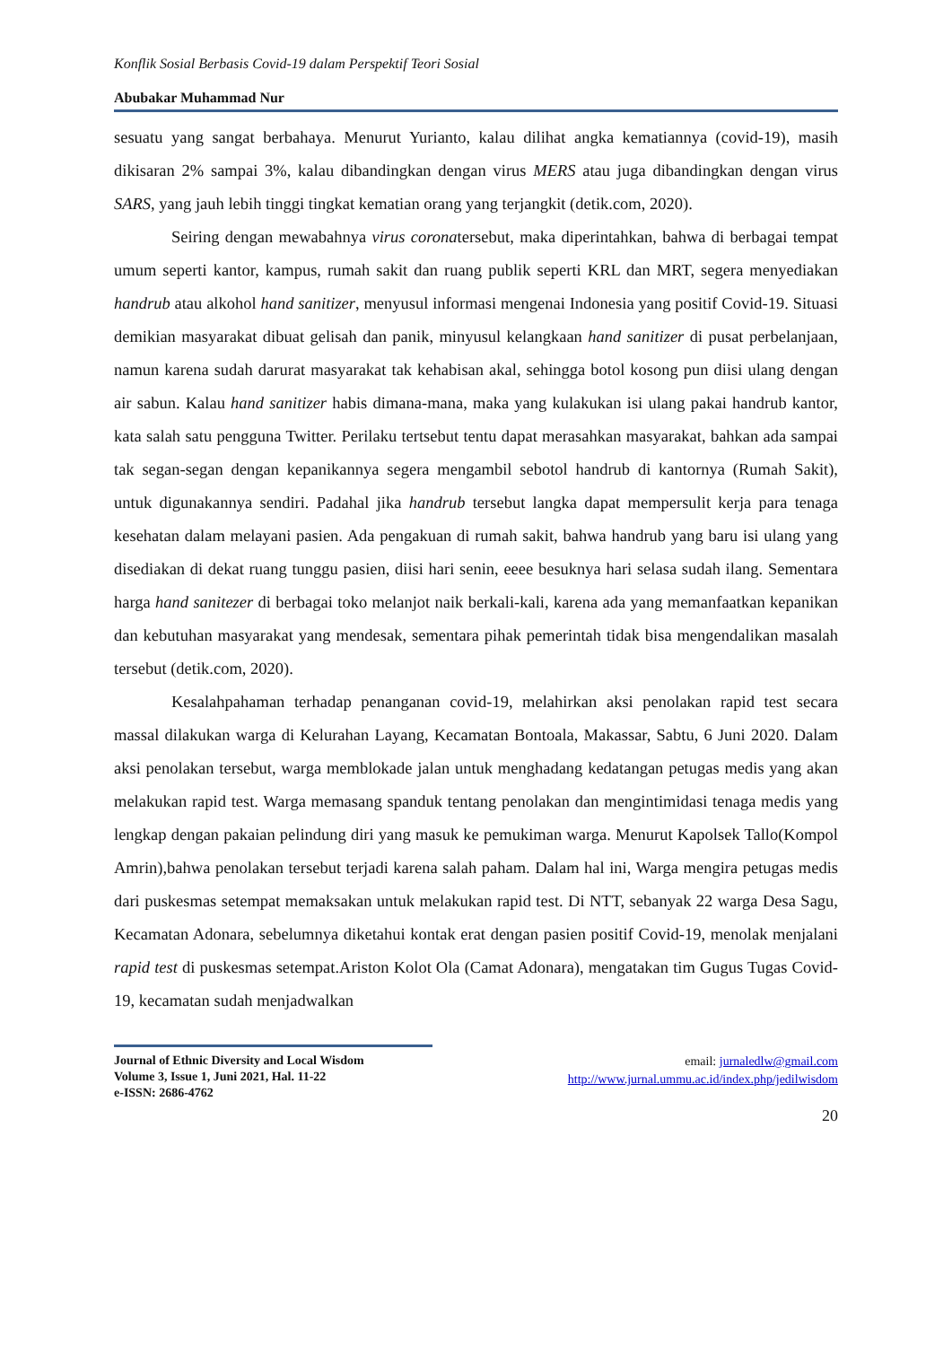Konflik Sosial Berbasis Covid-19 dalam Perspektif Teori Sosial
Abubakar Muhammad Nur
sesuatu yang sangat berbahaya. Menurut Yurianto, kalau dilihat angka kematiannya (covid-19), masih dikisaran 2% sampai 3%, kalau dibandingkan dengan virus MERS atau juga dibandingkan dengan virus SARS, yang jauh lebih tinggi tingkat kematian orang yang terjangkit (detik.com, 2020).
Seiring dengan mewabahnya virus coronatersebut, maka diperintahkan, bahwa di berbagai tempat umum seperti kantor, kampus, rumah sakit dan ruang publik seperti KRL dan MRT, segera menyediakan handrub atau alkohol hand sanitizer, menyusul informasi mengenai Indonesia yang positif Covid-19. Situasi demikian masyarakat dibuat gelisah dan panik, minyusul kelangkaan hand sanitizer di pusat perbelanjaan, namun karena sudah darurat masyarakat tak kehabisan akal, sehingga botol kosong pun diisi ulang dengan air sabun. Kalau hand sanitizer habis dimana-mana, maka yang kulakukan isi ulang pakai handrub kantor, kata salah satu pengguna Twitter. Perilaku tertsebut tentu dapat merasahkan masyarakat, bahkan ada sampai tak segan-segan dengan kepanikannya segera mengambil sebotol handrub di kantornya (Rumah Sakit), untuk digunakannya sendiri. Padahal jika handrub tersebut langka dapat mempersulit kerja para tenaga kesehatan dalam melayani pasien. Ada pengakuan di rumah sakit, bahwa handrub yang baru isi ulang yang disediakan di dekat ruang tunggu pasien, diisi hari senin, eeee besuknya hari selasa sudah ilang. Sementara harga hand sanitezer di berbagai toko melanjot naik berkali-kali, karena ada yang memanfaatkan kepanikan dan kebutuhan masyarakat yang mendesak, sementara pihak pemerintah tidak bisa mengendalikan masalah tersebut (detik.com, 2020).
Kesalahpahaman terhadap penanganan covid-19, melahirkan aksi penolakan rapid test secara massal dilakukan warga di Kelurahan Layang, Kecamatan Bontoala, Makassar, Sabtu, 6 Juni 2020. Dalam aksi penolakan tersebut, warga memblokade jalan untuk menghadang kedatangan petugas medis yang akan melakukan rapid test. Warga memasang spanduk tentang penolakan dan mengintimidasi tenaga medis yang lengkap dengan pakaian pelindung diri yang masuk ke pemukiman warga. Menurut Kapolsek Tallo(Kompol Amrin),bahwa penolakan tersebut terjadi karena salah paham. Dalam hal ini, Warga mengira petugas medis dari puskesmas setempat memaksakan untuk melakukan rapid test. Di NTT, sebanyak 22 warga Desa Sagu, Kecamatan Adonara, sebelumnya diketahui kontak erat dengan pasien positif Covid-19, menolak menjalani rapid test di puskesmas setempat.Ariston Kolot Ola (Camat Adonara), mengatakan tim Gugus Tugas Covid-19, kecamatan sudah menjadwalkan
Journal of Ethnic Diversity and Local Wisdom
Volume 3, Issue 1, Juni 2021, Hal. 11-22
e-ISSN: 2686-4762
email: jurnaledlw@gmail.com
http://www.jurnal.ummu.ac.id/index.php/jedilwisdom
20